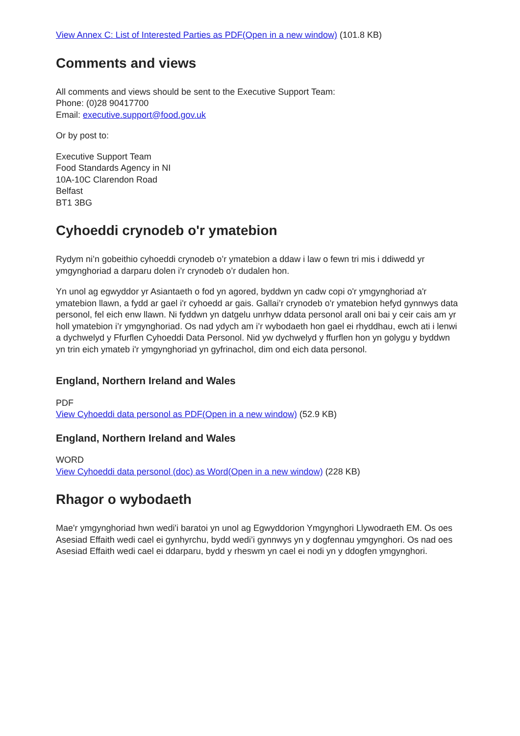View Annex C: List of Interested Parties as PDF(Open in a new window) (101.8 KB)
Comments and views
All comments and views should be sent to the Executive Support Team:
Phone: (0)28 90417700
Email: executive.support@food.gov.uk
Or by post to:
Executive Support Team
Food Standards Agency in NI
10A-10C Clarendon Road
Belfast
BT1 3BG
Cyhoeddi crynodeb o'r ymatebion
Rydym ni’n gobeithio cyhoeddi crynodeb o’r ymatebion a ddaw i law o fewn tri mis i ddiwedd yr ymgynghoriad a darparu dolen i’r crynodeb o’r dudalen hon.
Yn unol ag egwyddor yr Asiantaeth o fod yn agored, byddwn yn cadw copi o'r ymgynghoriad a'r ymatebion llawn, a fydd ar gael i'r cyhoedd ar gais. Gallai’r crynodeb o'r ymatebion hefyd gynnwys data personol, fel eich enw llawn. Ni fyddwn yn datgelu unrhyw ddata personol arall oni bai y ceir cais am yr holl ymatebion i’r ymgynghoriad. Os nad ydych am i’r wybodaeth hon gael ei rhyddhau, ewch ati i lenwi a dychwelyd y Ffurflen Cyhoeddi Data Personol. Nid yw dychwelyd y ffurflen hon yn golygu y byddwn yn trin eich ymateb i'r ymgynghoriad yn gyfrinachol, dim ond eich data personol.
England, Northern Ireland and Wales
PDF
View Cyhoeddi data personol as PDF(Open in a new window) (52.9 KB)
England, Northern Ireland and Wales
WORD
View Cyhoeddi data personol (doc) as Word(Open in a new window) (228 KB)
Rhagor o wybodaeth
Mae'r ymgynghoriad hwn wedi'i baratoi yn unol ag Egwyddorion Ymgynghori Llywodraeth EM. Os oes Asesiad Effaith wedi cael ei gynhyrchu, bydd wedi’i gynnwys yn y dogfennau ymgynghori. Os nad oes Asesiad Effaith wedi cael ei ddarparu, bydd y rheswm yn cael ei nodi yn y ddogfen ymgynghori.